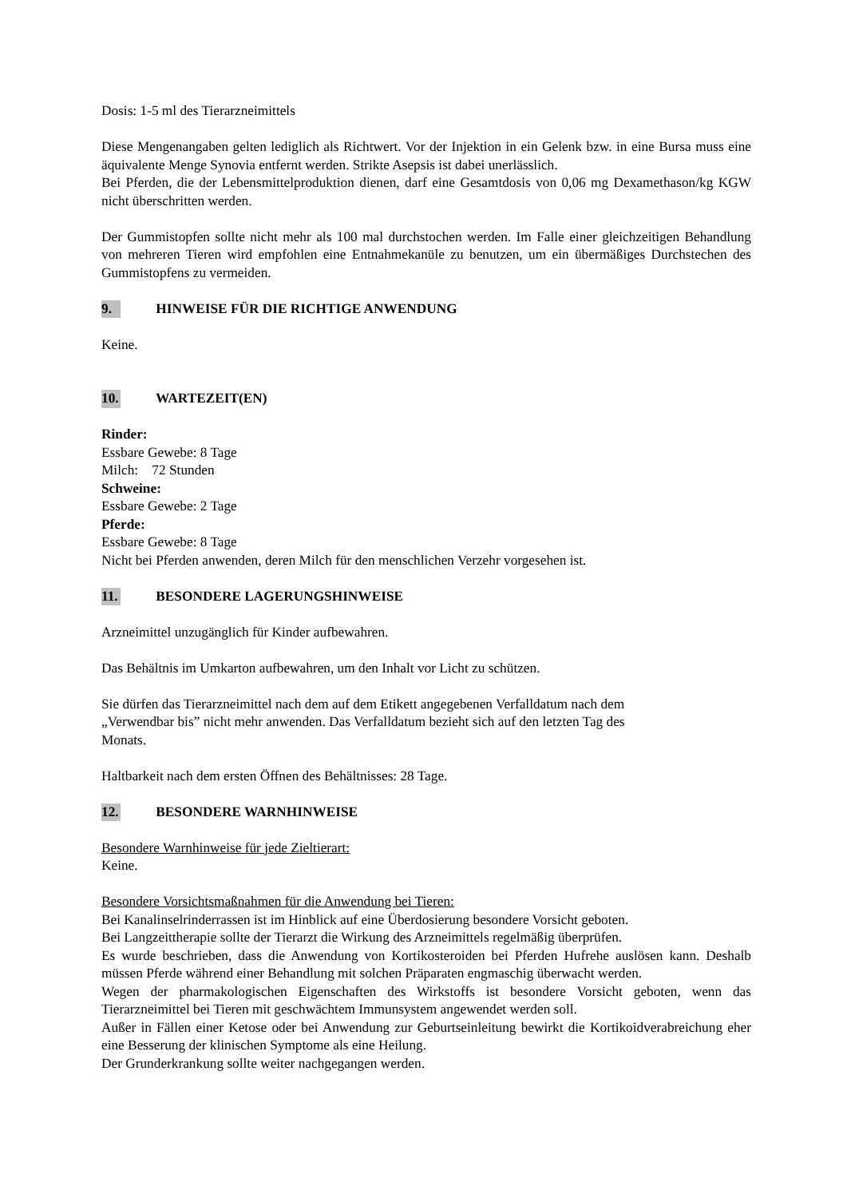Dosis: 1-5 ml des Tierarzneimittels
Diese Mengenangaben gelten lediglich als Richtwert. Vor der Injektion in ein Gelenk bzw. in eine Bursa muss eine äquivalente Menge Synovia entfernt werden. Strikte Asepsis ist dabei unerlässlich.
Bei Pferden, die der Lebensmittelproduktion dienen, darf eine Gesamtdosis von 0,06 mg Dexamethason/kg KGW nicht überschritten werden.
Der Gummistopfen sollte nicht mehr als 100 mal durchstochen werden. Im Falle einer gleichzeitigen Behandlung von mehreren Tieren wird empfohlen eine Entnahmekanüle zu benutzen, um ein übermäßiges Durchstechen des Gummistopfens zu vermeiden.
9. HINWEISE FÜR DIE RICHTIGE ANWENDUNG
Keine.
10. WARTEZEIT(EN)
Rinder:
Essbare Gewebe: 8 Tage
Milch: 72 Stunden
Schweine:
Essbare Gewebe: 2 Tage
Pferde:
Essbare Gewebe: 8 Tage
Nicht bei Pferden anwenden, deren Milch für den menschlichen Verzehr vorgesehen ist.
11. BESONDERE LAGERUNGSHINWEISE
Arzneimittel unzugänglich für Kinder aufbewahren.
Das Behältnis im Umkarton aufbewahren, um den Inhalt vor Licht zu schützen.
Sie dürfen das Tierarzneimittel nach dem auf dem Etikett angegebenen Verfalldatum nach dem
„Verwendbar bis” nicht mehr anwenden. Das Verfalldatum bezieht sich auf den letzten Tag des
Monats.
Haltbarkeit nach dem ersten Öffnen des Behältnisses: 28 Tage.
12. BESONDERE WARNHINWEISE
Besondere Warnhinweise für jede Zieltierart:
Keine.
Besondere Vorsichtsmaßnahmen für die Anwendung bei Tieren:
Bei Kanalinselrinderrassen ist im Hinblick auf eine Überdosierung besondere Vorsicht geboten.
Bei Langzeittherapie sollte der Tierarzt die Wirkung des Arzneimittels regelmäßig überprüfen.
Es wurde beschrieben, dass die Anwendung von Kortikosteroiden bei Pferden Hufrehe auslösen kann. Deshalb müssen Pferde während einer Behandlung mit solchen Präparaten engmaschig überwacht werden.
Wegen der pharmakologischen Eigenschaften des Wirkstoffs ist besondere Vorsicht geboten, wenn das Tierarzneimittel bei Tieren mit geschwächtem Immunsystem angewendet werden soll.
Außer in Fällen einer Ketose oder bei Anwendung zur Geburtseinleitung bewirkt die Kortikoidverabreichung eher eine Besserung der klinischen Symptome als eine Heilung.
Der Grunderkrankung sollte weiter nachgegangen werden.